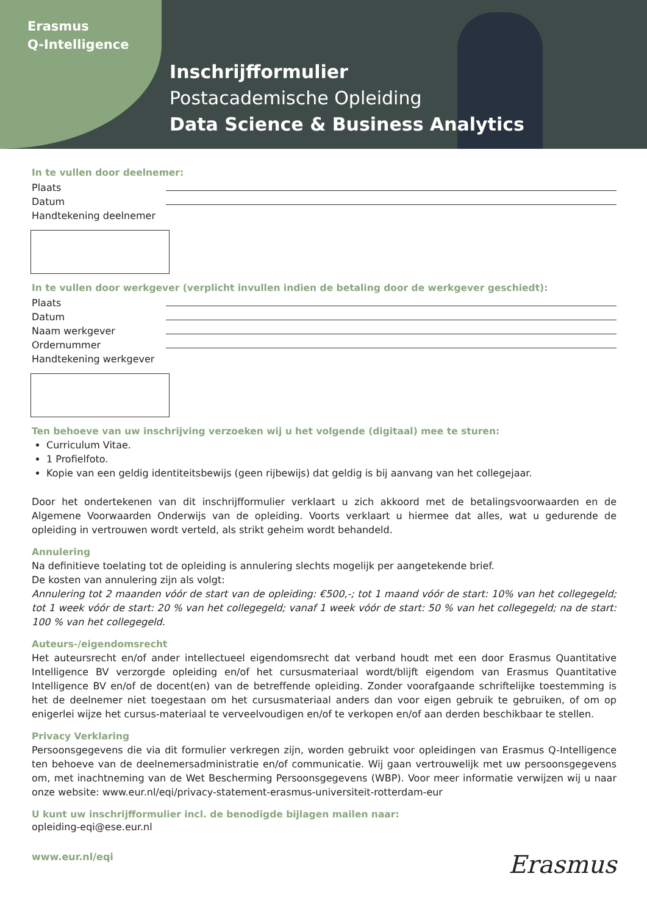Erasmus
Q-Intelligence
Inschrijfformulier
Postacademische Opleiding
Data Science & Business Analytics
In te vullen door deelnemer:
Plaats
Datum
Handtekening deelnemer
In te vullen door werkgever (verplicht invullen indien de betaling door de werkgever geschiedt):
Plaats
Datum
Naam werkgever
Ordernummer
Handtekening werkgever
Ten behoeve van uw inschrijving verzoeken wij u het volgende (digitaal) mee te sturen:
Curriculum Vitae.
1 Profielfoto.
Kopie van een geldig identiteitsbewijs (geen rijbewijs) dat geldig is bij aanvang van het collegejaar.
Door het ondertekenen van dit inschrijfformulier verklaart u zich akkoord met de betalingsvoorwaarden en de Algemene Voorwaarden Onderwijs van de opleiding. Voorts verklaart u hiermee dat alles, wat u gedurende de opleiding in vertrouwen wordt verteld, als strikt geheim wordt behandeld.
Annulering
Na definitieve toelating tot de opleiding is annulering slechts mogelijk per aangetekende brief.
De kosten van annulering zijn als volgt:
Annulering tot 2 maanden vóór de start van de opleiding: €500,-; tot 1 maand vóór de start: 10% van het collegegeld; tot 1 week vóór de start: 20 % van het collegegeld; vanaf 1 week vóór de start: 50 % van het collegegeld; na de start: 100 % van het collegegeld.
Auteurs-/eigendomsrecht
Het auteursrecht en/of ander intellectueel eigendomsrecht dat verband houdt met een door Erasmus Quantitative Intelligence BV verzorgde opleiding en/of het cursusmateriaal wordt/blijft eigendom van Erasmus Quantitative Intelligence BV en/of de docent(en) van de betreffende opleiding. Zonder voorafgaande schriftelijke toestemming is het de deelnemer niet toegestaan om het cursusmateriaal anders dan voor eigen gebruik te gebruiken, of om op enigerlei wijze het cursus-materiaal te verveelvoudigen en/of te verkopen en/of aan derden beschikbaar te stellen.
Privacy Verklaring
Persoonsgegevens die via dit formulier verkregen zijn, worden gebruikt voor opleidingen van Erasmus Q-Intelligence ten behoeve van de deelnemersadministratie en/of communicatie. Wij gaan vertrouwelijk met uw persoonsgegevens om, met inachtneming van de Wet Bescherming Persoonsgegevens (WBP). Voor meer informatie verwijzen wij u naar onze website: www.eur.nl/eqi/privacy-statement-erasmus-universiteit-rotterdam-eur
U kunt uw inschrijfformulier incl. de benodigde bijlagen mailen naar:
opleiding-eqi@ese.eur.nl
www.eur.nl/eqi
Erasmus